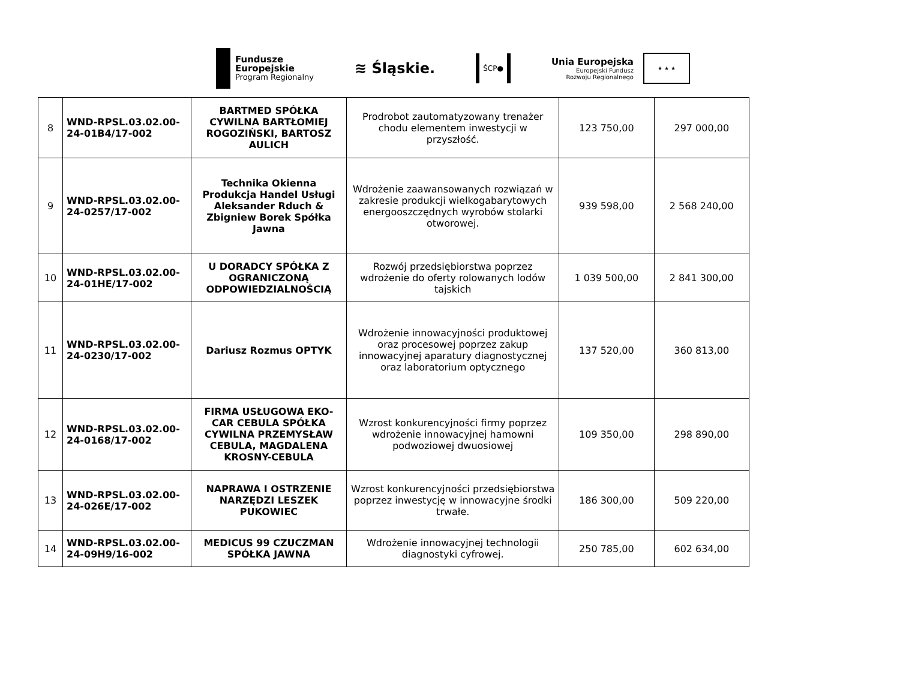Fundusze
Europejskie
Program Regionalny
≋ Śląskie.
ŚCP●
Unia Europejska
Europejski Fundusz
Rozwoju Regionalnego
★ ★ ★
| 8 | WND-RPSL.03.02.00-24-01B4/17-002 | BARTMED SPÓŁKA CYWILNA BARTŁOMIEJ ROGOZIŃSKI, BARTOSZ AULICH | Prodrobot zautomatyzowany trenażer chodu elementem inwestycji w przyszłość. | 123 750,00 | 297 000,00 |
| 9 | WND-RPSL.03.02.00-24-0257/17-002 | Technika Okienna Produkcja Handel Usługi Aleksander Rduch & Zbigniew Borek Spółka Jawna | Wdrożenie zaawansowanych rozwiązań w zakresie produkcji wielkogabarytowych energooszczędnych wyrobów stolarki otworowej. | 939 598,00 | 2 568 240,00 |
| 10 | WND-RPSL.03.02.00-24-01HE/17-002 | U DORADCY SPÓŁKA Z OGRANICZONĄ ODPOWIEDZIALNOŚCIĄ | Rozwój przedsiębiorstwa poprzez wdrożenie do oferty rolowanych lodów tajskich | 1 039 500,00 | 2 841 300,00 |
| 11 | WND-RPSL.03.02.00-24-0230/17-002 | Dariusz Rozmus OPTYK | Wdrożenie innowacyjności produktowej oraz procesowej poprzez zakup innowacyjnej aparatury diagnostycznej oraz laboratorium optycznego | 137 520,00 | 360 813,00 |
| 12 | WND-RPSL.03.02.00-24-0168/17-002 | FIRMA USŁUGOWA EKO-CAR CEBULA SPÓŁKA CYWILNA PRZEMYSŁAW CEBULA, MAGDALENA KROSNY-CEBULA | Wzrost konkurencyjności firmy poprzez wdrożenie innowacyjnej hamowni podwoziowej dwuosiowej | 109 350,00 | 298 890,00 |
| 13 | WND-RPSL.03.02.00-24-026E/17-002 | NAPRAWA I OSTRZENIE NARZĘDZI LESZEK PUKOWIEC | Wzrost konkurencyjności przedsiębiorstwa poprzez inwestycję w innowacyjne środki trwałe. | 186 300,00 | 509 220,00 |
| 14 | WND-RPSL.03.02.00-24-09H9/16-002 | MEDICUS 99 CZUCZMAN SPÓŁKA JAWNA | Wdrożenie innowacyjnej technologii diagnostyki cyfrowej. | 250 785,00 | 602 634,00 |